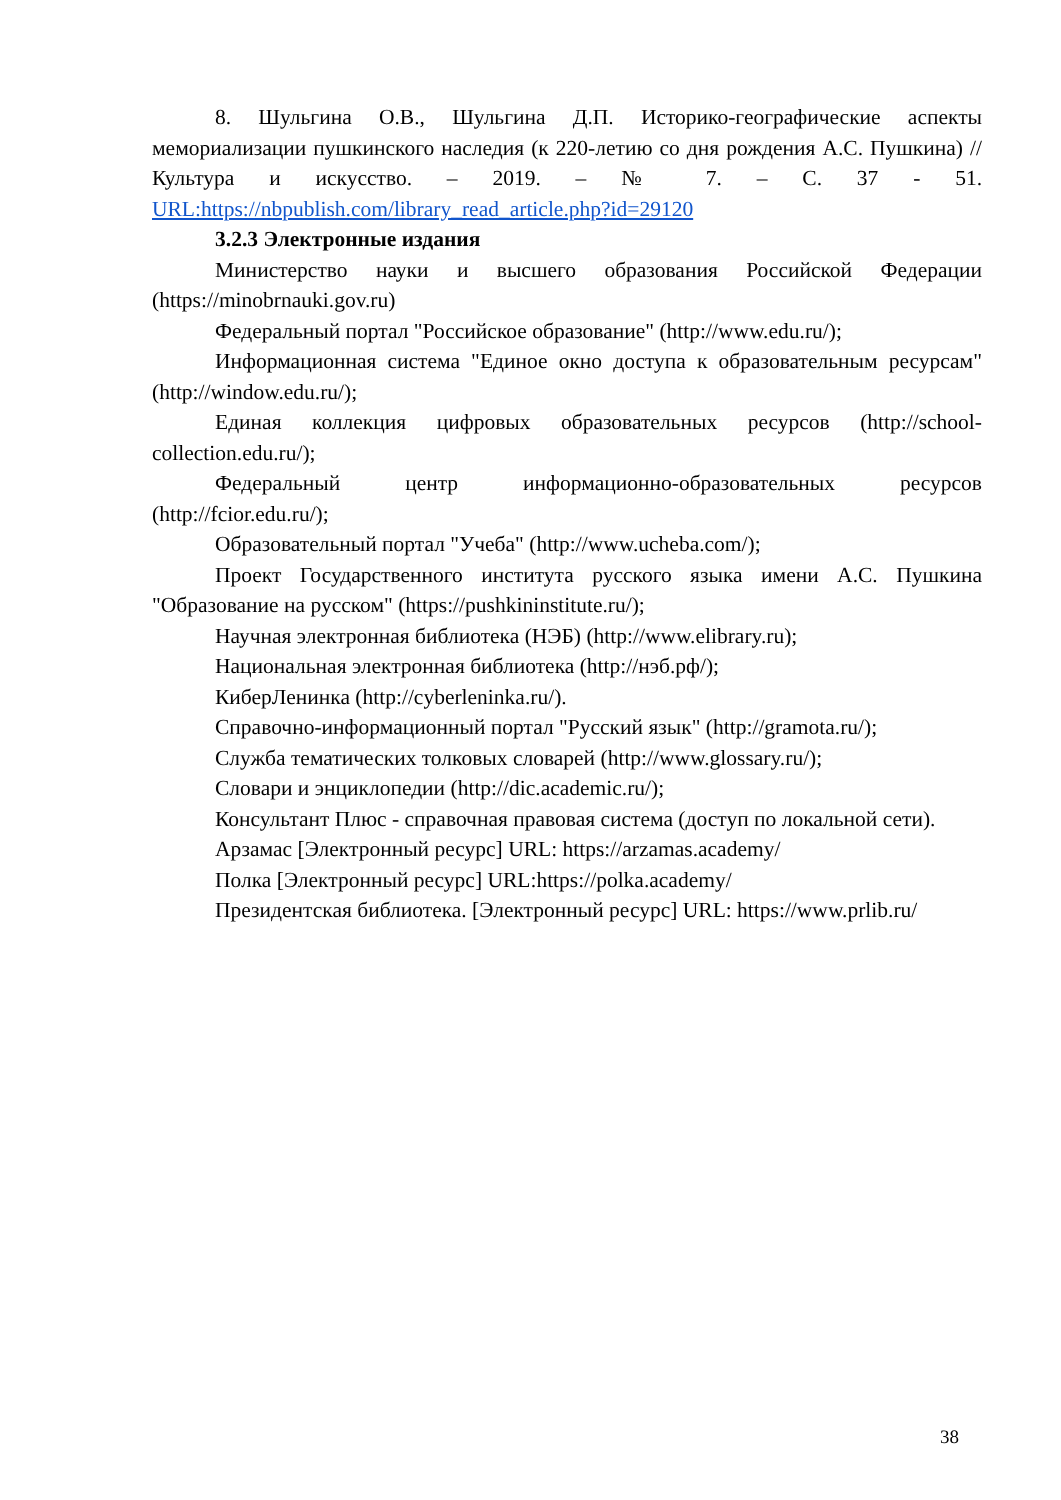8. Шульгина О.В., Шульгина Д.П. Историко-географические аспекты мемориализации пушкинского наследия (к 220-летию со дня рождения А.С. Пушкина) // Культура и искусство. – 2019. – № 7. – С. 37 - 51. URL:https://nbpublish.com/library_read_article.php?id=29120
3.2.3 Электронные издания
Министерство науки и высшего образования Российской Федерации (https://minobrnauki.gov.ru)
Федеральный портал "Российское образование" (http://www.edu.ru/);
Информационная система "Единое окно доступа к образовательным ресурсам" (http://window.edu.ru/);
Единая коллекция цифровых образовательных ресурсов (http://school-collection.edu.ru/);
Федеральный центр информационно-образовательных ресурсов (http://fcior.edu.ru/);
Образовательный портал "Учеба" (http://www.ucheba.com/);
Проект Государственного института русского языка имени А.С. Пушкина "Образование на русском" (https://pushkininstitute.ru/);
Научная электронная библиотека (НЭБ) (http://www.elibrary.ru);
Национальная электронная библиотека (http://нэб.рф/);
КиберЛенинка (http://cyberleninka.ru/).
Справочно-информационный портал "Русский язык" (http://gramota.ru/);
Служба тематических толковых словарей (http://www.glossary.ru/);
Словари и энциклопедии (http://dic.academic.ru/);
Консультант Плюс - справочная правовая система (доступ по локальной сети).
Арзамас [Электронный ресурс] URL: https://arzamas.academy/
Полка [Электронный ресурс] URL:https://polka.academy/
Президентская библиотека. [Электронный ресурс] URL: https://www.prlib.ru/
38